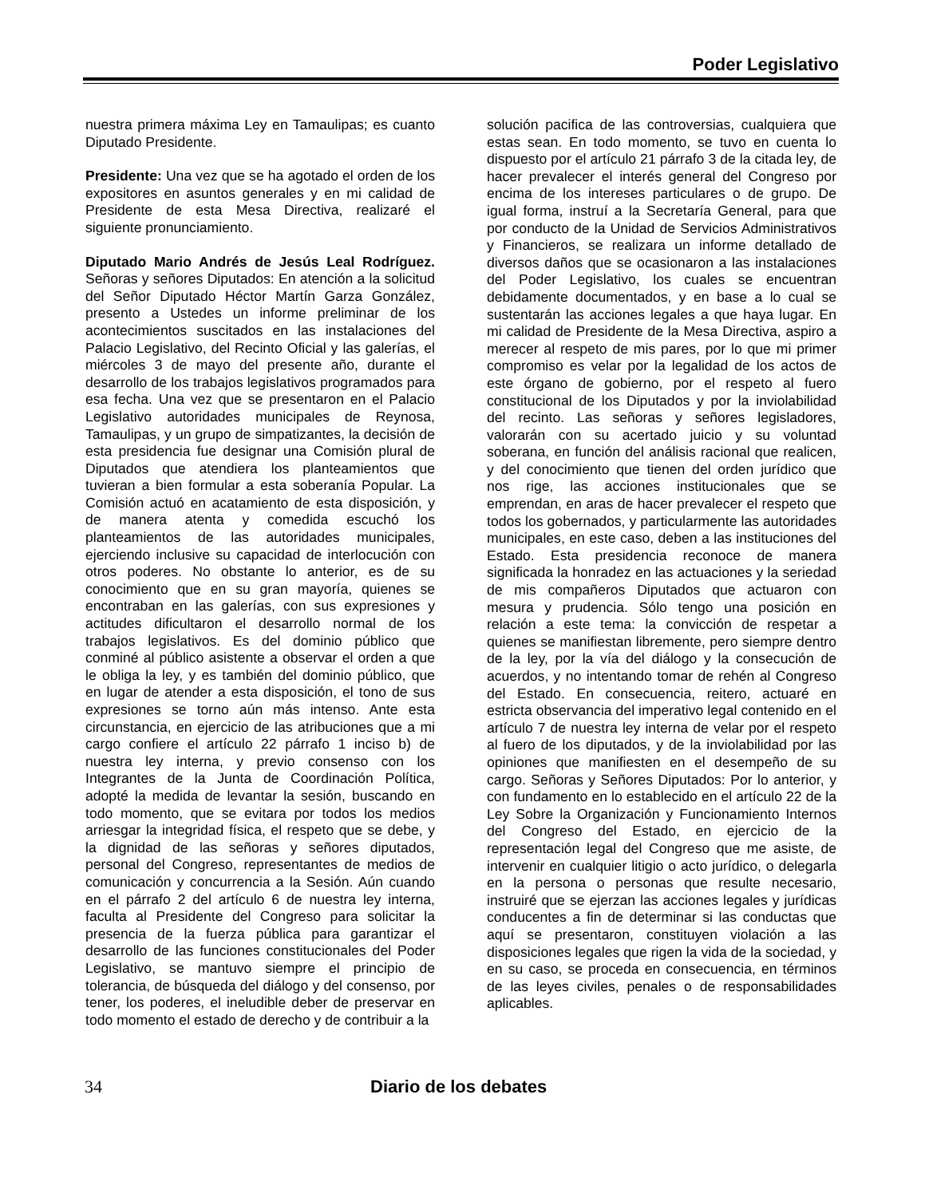Poder Legislativo
nuestra primera máxima Ley en Tamaulipas; es cuanto Diputado Presidente.
Presidente: Una vez que se ha agotado el orden de los expositores en asuntos generales y en mi calidad de Presidente de esta Mesa Directiva, realizaré el siguiente pronunciamiento.
Diputado Mario Andrés de Jesús Leal Rodríguez. Señoras y señores Diputados: En atención a la solicitud del Señor Diputado Héctor Martín Garza González, presento a Ustedes un informe preliminar de los acontecimientos suscitados en las instalaciones del Palacio Legislativo, del Recinto Oficial y las galerías, el miércoles 3 de mayo del presente año, durante el desarrollo de los trabajos legislativos programados para esa fecha. Una vez que se presentaron en el Palacio Legislativo autoridades municipales de Reynosa, Tamaulipas, y un grupo de simpatizantes, la decisión de esta presidencia fue designar una Comisión plural de Diputados que atendiera los planteamientos que tuvieran a bien formular a esta soberanía Popular. La Comisión actuó en acatamiento de esta disposición, y de manera atenta y comedida escuchó los planteamientos de las autoridades municipales, ejerciendo inclusive su capacidad de interlocución con otros poderes. No obstante lo anterior, es de su conocimiento que en su gran mayoría, quienes se encontraban en las galerías, con sus expresiones y actitudes dificultaron el desarrollo normal de los trabajos legislativos. Es del dominio público que conminé al público asistente a observar el orden a que le obliga la ley, y es también del dominio público, que en lugar de atender a esta disposición, el tono de sus expresiones se torno aún más intenso. Ante esta circunstancia, en ejercicio de las atribuciones que a mi cargo confiere el artículo 22 párrafo 1 inciso b) de nuestra ley interna, y previo consenso con los Integrantes de la Junta de Coordinación Política, adopté la medida de levantar la sesión, buscando en todo momento, que se evitara por todos los medios arriesgar la integridad física, el respeto que se debe, y la dignidad de las señoras y señores diputados, personal del Congreso, representantes de medios de comunicación y concurrencia a la Sesión. Aún cuando en el párrafo 2 del artículo 6 de nuestra ley interna, faculta al Presidente del Congreso para solicitar la presencia de la fuerza pública para garantizar el desarrollo de las funciones constitucionales del Poder Legislativo, se mantuvo siempre el principio de tolerancia, de búsqueda del diálogo y del consenso, por tener, los poderes, el ineludible deber de preservar en todo momento el estado de derecho y de contribuir a la
solución pacifica de las controversias, cualquiera que estas sean. En todo momento, se tuvo en cuenta lo dispuesto por el artículo 21 párrafo 3 de la citada ley, de hacer prevalecer el interés general del Congreso por encima de los intereses particulares o de grupo. De igual forma, instruí a la Secretaría General, para que por conducto de la Unidad de Servicios Administrativos y Financieros, se realizara un informe detallado de diversos daños que se ocasionaron a las instalaciones del Poder Legislativo, los cuales se encuentran debidamente documentados, y en base a lo cual se sustentarán las acciones legales a que haya lugar. En mi calidad de Presidente de la Mesa Directiva, aspiro a merecer al respeto de mis pares, por lo que mi primer compromiso es velar por la legalidad de los actos de este órgano de gobierno, por el respeto al fuero constitucional de los Diputados y por la inviolabilidad del recinto. Las señoras y señores legisladores, valorarán con su acertado juicio y su voluntad soberana, en función del análisis racional que realicen, y del conocimiento que tienen del orden jurídico que nos rige, las acciones institucionales que se emprendan, en aras de hacer prevalecer el respeto que todos los gobernados, y particularmente las autoridades municipales, en este caso, deben a las instituciones del Estado. Esta presidencia reconoce de manera significada la honradez en las actuaciones y la seriedad de mis compañeros Diputados que actuaron con mesura y prudencia. Sólo tengo una posición en relación a este tema: la convicción de respetar a quienes se manifiestan libremente, pero siempre dentro de la ley, por la vía del diálogo y la consecución de acuerdos, y no intentando tomar de rehén al Congreso del Estado. En consecuencia, reitero, actuaré en estricta observancia del imperativo legal contenido en el artículo 7 de nuestra ley interna de velar por el respeto al fuero de los diputados, y de la inviolabilidad por las opiniones que manifiesten en el desempeño de su cargo. Señoras y Señores Diputados: Por lo anterior, y con fundamento en lo establecido en el artículo 22 de la Ley Sobre la Organización y Funcionamiento Internos del Congreso del Estado, en ejercicio de la representación legal del Congreso que me asiste, de intervenir en cualquier litigio o acto jurídico, o delegarla en la persona o personas que resulte necesario, instruiré que se ejerzan las acciones legales y jurídicas conducentes a fin de determinar si las conductas que aquí se presentaron, constituyen violación a las disposiciones legales que rigen la vida de la sociedad, y en su caso, se proceda en consecuencia, en términos de las leyes civiles, penales o de responsabilidades aplicables.
34 Diario de los debates